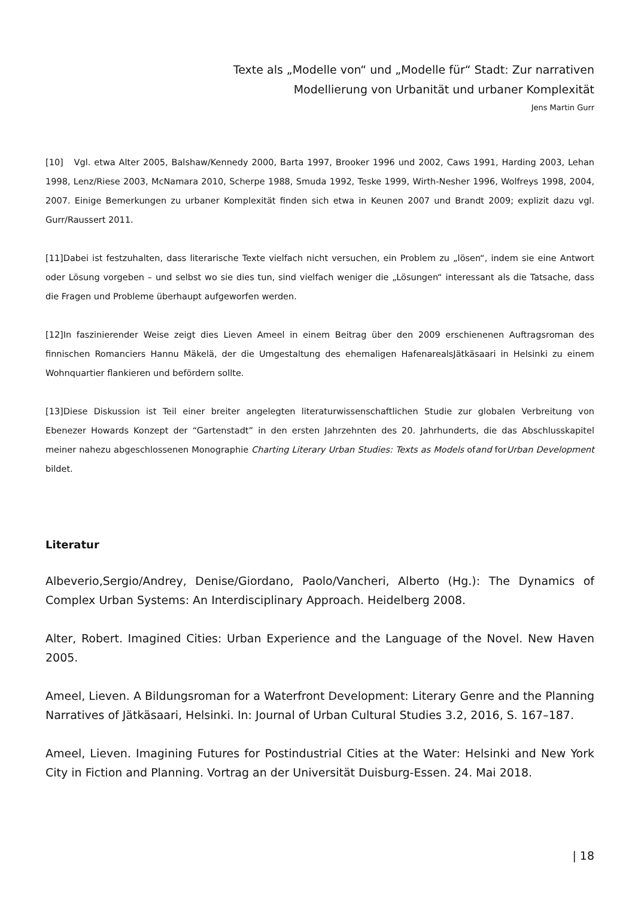Texte als „Modelle von“ und „Modelle für“ Stadt: Zur narrativen
Modellierung von Urbanität und urbaner Komplexität
Jens Martin Gurr
[10] Vgl. etwa Alter 2005, Balshaw/Kennedy 2000, Barta 1997, Brooker 1996 und 2002, Caws 1991, Harding 2003, Lehan 1998, Lenz/Riese 2003, McNamara 2010, Scherpe 1988, Smuda 1992, Teske 1999, Wirth-Nesher 1996, Wolfreys 1998, 2004, 2007. Einige Bemerkungen zu urbaner Komplexität finden sich etwa in Keunen 2007 und Brandt 2009; explizit dazu vgl. Gurr/Raussert 2011.
[11]Dabei ist festzuhalten, dass literarische Texte vielfach nicht versuchen, ein Problem zu „lösen“, indem sie eine Antwort oder Lösung vorgeben – und selbst wo sie dies tun, sind vielfach weniger die „Lösungen“ interessant als die Tatsache, dass die Fragen und Probleme überhaupt aufgeworfen werden.
[12]In faszinierender Weise zeigt dies Lieven Ameel in einem Beitrag über den 2009 erschienenen Auftragsroman des finnischen Romanciers Hannu Mäkelä, der die Umgestaltung des ehemaligen HafenarealsJätkäsaari in Helsinki zu einem Wohnquartier flankieren und befördern sollte.
[13]Diese Diskussion ist Teil einer breiter angelegten literaturwissenschaftlichen Studie zur globalen Verbreitung von Ebenezer Howards Konzept der “Gartenstadt” in den ersten Jahrzehnten des 20. Jahrhunderts, die das Abschlusskapitel meiner nahezu abgeschlossenen Monographie Charting Literary Urban Studies: Texts as Models ofand forUrban Development bildet.
Literatur
Albeverio,Sergio/Andrey, Denise/Giordano, Paolo/Vancheri, Alberto (Hg.): The Dynamics of Complex Urban Systems: An Interdisciplinary Approach. Heidelberg 2008.
Alter, Robert. Imagined Cities: Urban Experience and the Language of the Novel. New Haven 2005.
Ameel, Lieven. A Bildungsroman for a Waterfront Development: Literary Genre and the Planning Narratives of Jätkäsaari, Helsinki. In: Journal of Urban Cultural Studies 3.2, 2016, S. 167–187.
Ameel, Lieven. Imagining Futures for Postindustrial Cities at the Water: Helsinki and New York City in Fiction and Planning. Vortrag an der Universität Duisburg-Essen. 24. Mai 2018.
| 18